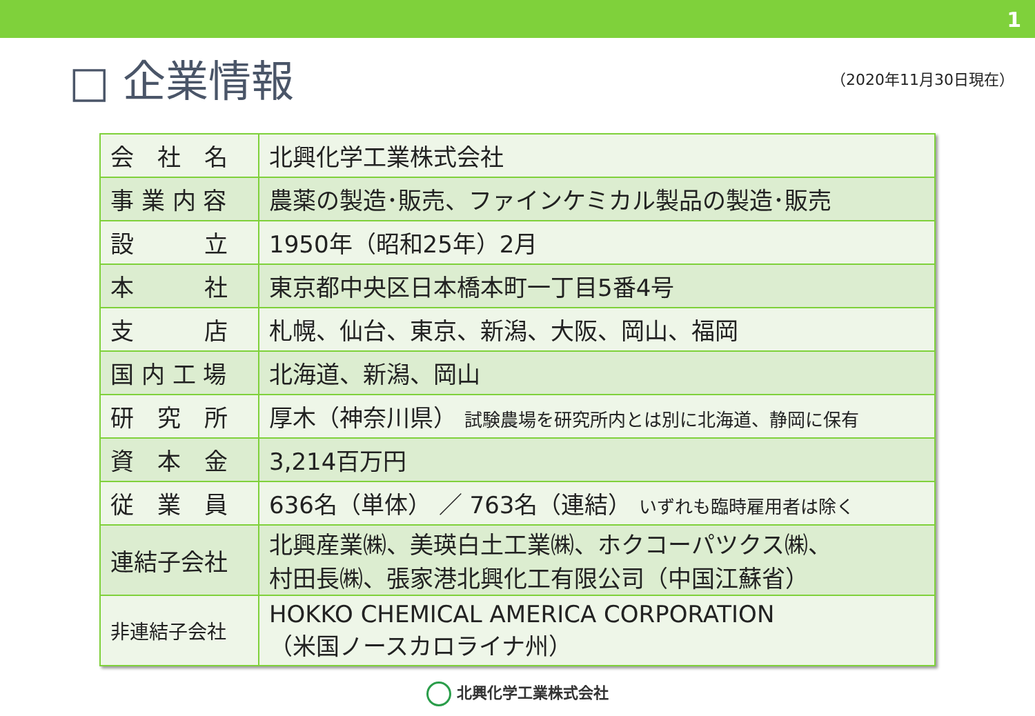1
□ 企業情報
（2020年11月30日現在）
| 会 社 名 | 北興化学工業株式会社 |
| 事 業 内 容 | 農薬の製造･販売、ファインケミカル製品の製造･販売 |
| 設 立 | 1950年（昭和25年）2月 |
| 本 社 | 東京都中央区日本橋本町一丁目5番4号 |
| 支 店 | 札幌、仙台、東京、新潟、大阪、岡山、福岡 |
| 国 内 工 場 | 北海道、新潟、岡山 |
| 研 究 所 | 厚木（神奈川県） 試験農場を研究所内とは別に北海道、静岡に保有 |
| 資 本 金 | 3,214百万円 |
| 従 業 員 | 636名（単体） ／ 763名（連結） いずれも臨時雇用者は除く |
| 連結子会社 | 北興産業㈱、美瑛白土工業㈱、ホクコーパツクス㈱、 村田長㈱、張家港北興化工有限公司（中国江蘇省） |
| 非連結子会社 | HOKKO CHEMICAL AMERICA CORPORATION （米国ノースカロライナ州） |
北興化学工業株式会社